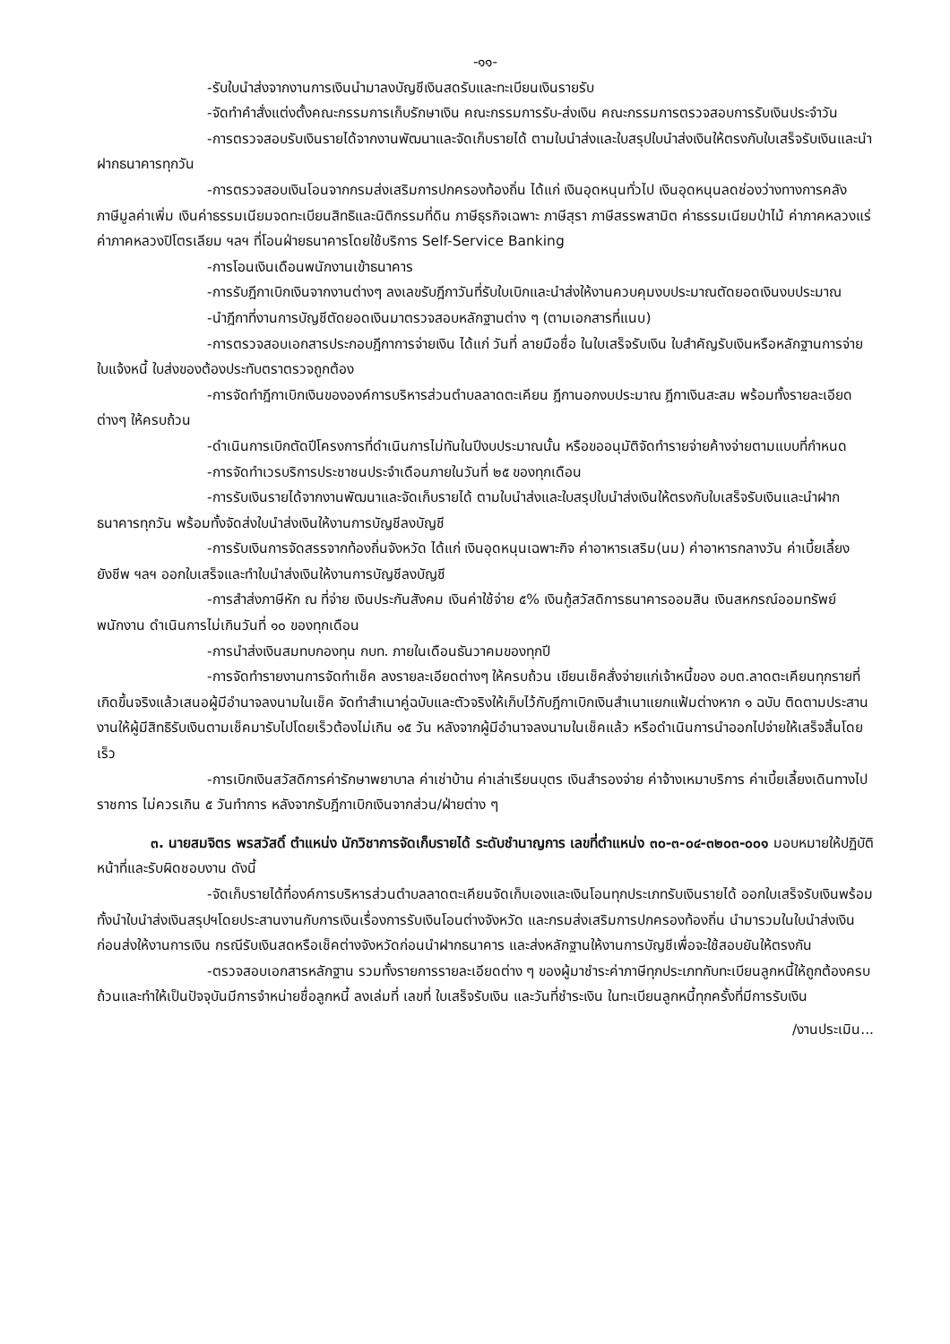-๑๑-
-รับใบนำส่งจากงานการเงินนำมาลงบัญชีเงินสดรับและทะเบียนเงินรายรับ
-จัดทำคำสั่งแต่งตั้งคณะกรรมการเก็บรักษาเงิน คณะกรรมการรับ-ส่งเงิน คณะกรรมการตรวจสอบการรับเงินประจำวัน
-การตรวจสอบรับเงินรายได้จากงานพัฒนาและจัดเก็บรายได้ ตามใบนำส่งและใบสรุปใบนำส่งเงินให้ตรงกับใบเสร็จรับเงินและนำฝากธนาคารทุกวัน
-การตรวจสอบเงินโอนจากกรมส่งเสริมการปกครองท้องถิ่น ได้แก่ เงินอุดหนุนทั่วไป เงินอุดหนุนลดช่องว่างทางการคลัง ภาษีมูลค่าเพิ่ม เงินค่าธรรมเนียมจดทะเบียนสิทธิและนิติกรรมที่ดิน ภาษีธุรกิจเฉพาะ ภาษีสุรา ภาษีสรรพสามิต ค่าธรรมเนียมป่าไม้ ค่าภาคหลวงแร่ ค่าภาคหลวงปิโตรเลียม ฯลฯ ที่โอนฝ่ายธนาคารโดยใช้บริการ Self-Service Banking
-การโอนเงินเดือนพนักงานเข้าธนาคาร
-การรับฎีกาเบิกเงินจากงานต่างๆ ลงเลขรับฎีกาวันที่รับใบเบิกและนำส่งให้งานควบคุมงบประมาณตัดยอดเงินงบประมาณ
-นำฎีกาที่งานการบัญชีตัดยอดเงินมาตรวจสอบหลักฐานต่าง ๆ (ตามเอกสารที่แนบ)
-การตรวจสอบเอกสารประกอบฎีกาการจ่ายเงิน ได้แก่ วันที่ ลายมือชื่อ ในใบเสร็จรับเงิน ใบสำคัญรับเงินหรือหลักฐานการจ่าย ใบแจ้งหนี้ ใบส่งของต้องประทับตราตรวจถูกต้อง
-การจัดทำฎีกาเบิกเงินขององค์การบริหารส่วนตำบลลาดตะเคียน ฎีกานอกงบประมาณ ฎีกาเงินสะสม พร้อมทั้งรายละเอียดต่างๆ ให้ครบถ้วน
-ดำเนินการเบิกตัดปีโครงการที่ดำเนินการไม่ทันในปีงบประมาณนั้น หรือขออนุมัติจัดทำรายจ่ายค้างจ่ายตามแบบที่กำหนด
-การจัดทำเวรบริการประชาชนประจำเดือนภายในวันที่ ๒๕ ของทุกเดือน
-การรับเงินรายได้จากงานพัฒนาและจัดเก็บรายได้ ตามใบนำส่งและใบสรุปใบนำส่งเงินให้ตรงกับใบเสร็จรับเงินและนำฝากธนาคารทุกวัน พร้อมทั้งจัดส่งใบนำส่งเงินให้งานการบัญชีลงบัญชี
-การรับเงินการจัดสรรจากท้องถิ่นจังหวัด ได้แก่ เงินอุดหนุนเฉพาะกิจ ค่าอาหารเสริม(นม) ค่าอาหารกลางวัน ค่าเบี้ยเลี้ยงยังชีพ ฯลฯ ออกใบเสร็จและทำใบนำส่งเงินให้งานการบัญชีลงบัญชี
-การสำส่งภาษีหัก ณ ที่จ่าย เงินประกันสังคม เงินค่าใช้จ่าย ๕% เงินกู้สวัสดิการธนาคารออมสิน เงินสหกรณ์ออมทรัพย์พนักงาน ดำเนินการไม่เกินวันที่ ๑๐ ของทุกเดือน
-การนำส่งเงินสมทบกองทุน กบท. ภายในเดือนธันวาคมของทุกปี
-การจัดทำรายงานการจัดทำเช็ค ลงรายละเอียดต่างๆ ให้ครบถ้วน เขียนเช็คสั่งจ่ายแก่เจ้าหนี้ของ อบต.ลาดตะเคียนทุกรายที่เกิดขึ้นจริงแล้วเสนอผู้มีอำนาจลงนามในเช็ค จัดทำสำเนาคู่ฉบับและตัวจริงให้เก็บไว้กับฎีกาเบิกเงินสำเนาแยกแฟ้มต่างหาก ๑ ฉบับ ติดตามประสานงานให้ผู้มีสิทธิรับเงินตามเช็คมารับไปโดยเร็วต้องไม่เกิน ๑๕ วัน หลังจากผู้มีอำนาจลงนามในเช็คแล้ว หรือดำเนินการนำออกไปจ่ายให้เสร็จสิ้นโดยเร็ว
-การเบิกเงินสวัสดิการค่ารักษาพยาบาล ค่าเช่าบ้าน ค่าเล่าเรียนบุตร เงินสำรองจ่าย ค่าจ้างเหมาบริการ ค่าเบี้ยเลี้ยงเดินทางไปราชการ ไม่ควรเกิน ๕ วันทำการ หลังจากรับฎีกาเบิกเงินจากส่วน/ฝ่ายต่าง ๆ
๓. นายสมจิตร พรสวัสดิ์ ตำแหน่ง นักวิชาการจัดเก็บรายได้ ระดับชำนาญการ เลขที่ตำแหน่ง ๓๐-๓-๐๔-๓๒๐๓-๐๐๑ มอบหมายให้ปฏิบัติหน้าที่และรับผิดชอบงาน ดังนี้
-จัดเก็บรายได้ที่องค์การบริหารส่วนตำบลลาดตะเคียนจัดเก็บเองและเงินโอนทุกประเภทรับเงินรายได้ ออกใบเสร็จรับเงินพร้อมทั้งนำใบนำส่งเงินสรุปฯโดยประสานงานกับการเงินเรื่องการรับเงินโอนต่างจังหวัด และกรมส่งเสริมการปกครองท้องถิ่น นำมารวมในใบนำส่งเงินก่อนส่งให้งานการเงิน กรณีรับเงินสดหรือเช็คต่างจังหวัดก่อนนำฝากธนาคาร และส่งหลักฐานให้งานการบัญชีเพื่อจะใช้สอบยันให้ตรงกัน
-ตรวจสอบเอกสารหลักฐาน รวมทั้งรายการรายละเอียดต่าง ๆ ของผู้มาชำระค่าภาษีทุกประเภทกับทะเบียนลูกหนี้ให้ถูกต้องครบถ้วนและทำให้เป็นปัจจุบันมีการจำหน่ายชื่อลูกหนี้ ลงเล่มที่ เลขที่ ใบเสร็จรับเงิน และวันที่ชำระเงิน ในทะเบียนลูกหนี้ทุกครั้งที่มีการรับเงิน
/งานประเมิน...